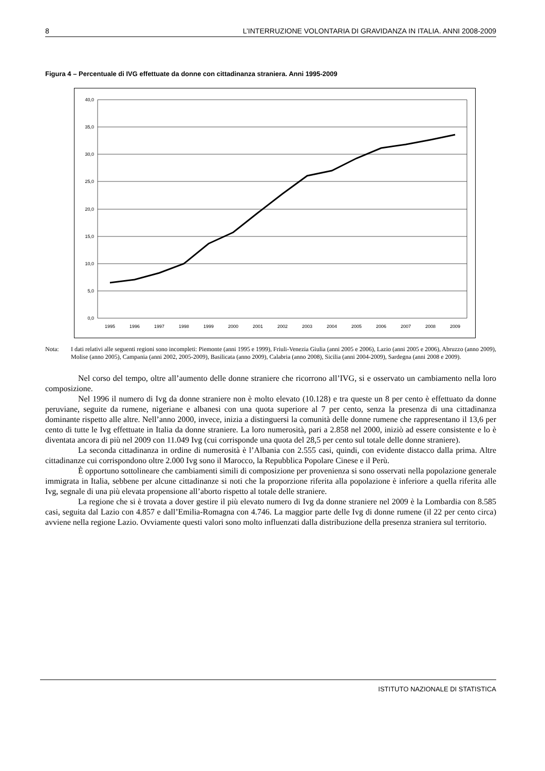8 L’INTERRUZIONE VOLONTARIA DI GRAVIDANZA IN ITALIA. ANNI 2008-2009
Figura 4 – Percentuale di IVG effettuate da donne con cittadinanza straniera. Anni 1995-2009
40,0
35,0
30,0
25,0
20,0
15,0
10,0
5,0
0,0
1995
1996
1997
1998
1999
2000
2001
2002
2003
2004
2005
2006
2007
2008
2009
Nota: I dati relativi alle seguenti regioni sono incompleti: Piemonte (anni 1995 e 1999), Friuli-Venezia Giulia (anni 2005 e 2006), Lazio (anni 2005 e 2006), Abruzzo (anno 2009), Molise (anno 2005), Campania (anni 2002, 2005-2009), Basilicata (anno 2009), Calabria (anno 2008), Sicilia (anni 2004-2009), Sardegna (anni 2008 e 2009).
Nel corso del tempo, oltre all’aumento delle donne straniere che ricorrono all’IVG, si e osservato un cambiamento nella loro composizione.
Nel 1996 il numero di Ivg da donne straniere non è molto elevato (10.128) e tra queste un 8 per cento è effettuato da donne peruviane, seguite da rumene, nigeriane e albanesi con una quota superiore al 7 per cento, senza la presenza di una cittadinanza dominante rispetto alle altre. Nell’anno 2000, invece, inizia a distinguersi la comunità delle donne rumene che rappresentano il 13,6 per cento di tutte le Ivg effettuate in Italia da donne straniere. La loro numerosità, pari a 2.858 nel 2000, iniziò ad essere consistente e lo è diventata ancora di più nel 2009 con 11.049 Ivg (cui corrisponde una quota del 28,5 per cento sul totale delle donne straniere).
La seconda cittadinanza in ordine di numerosità è l’Albania con 2.555 casi, quindi, con evidente distacco dalla prima. Altre cittadinanze cui corrispondono oltre 2.000 Ivg sono il Marocco, la Repubblica Popolare Cinese e il Perù.
È opportuno sottolineare che cambiamenti simili di composizione per provenienza si sono osservati nella popolazione generale immigrata in Italia, sebbene per alcune cittadinanze si noti che la proporzione riferita alla popolazione è inferiore a quella riferita alle Ivg, segnale di una più elevata propensione all’aborto rispetto al totale delle straniere.
La regione che si è trovata a dover gestire il più elevato numero di Ivg da donne straniere nel 2009 è la Lombardia con 8.585 casi, seguita dal Lazio con 4.857 e dall’Emilia-Romagna con 4.746. La maggior parte delle Ivg di donne rumene (il 22 per cento circa) avviene nella regione Lazio. Ovviamente questi valori sono molto influenzati dalla distribuzione della presenza straniera sul territorio.
ISTITUTO NAZIONALE DI STATISTICA